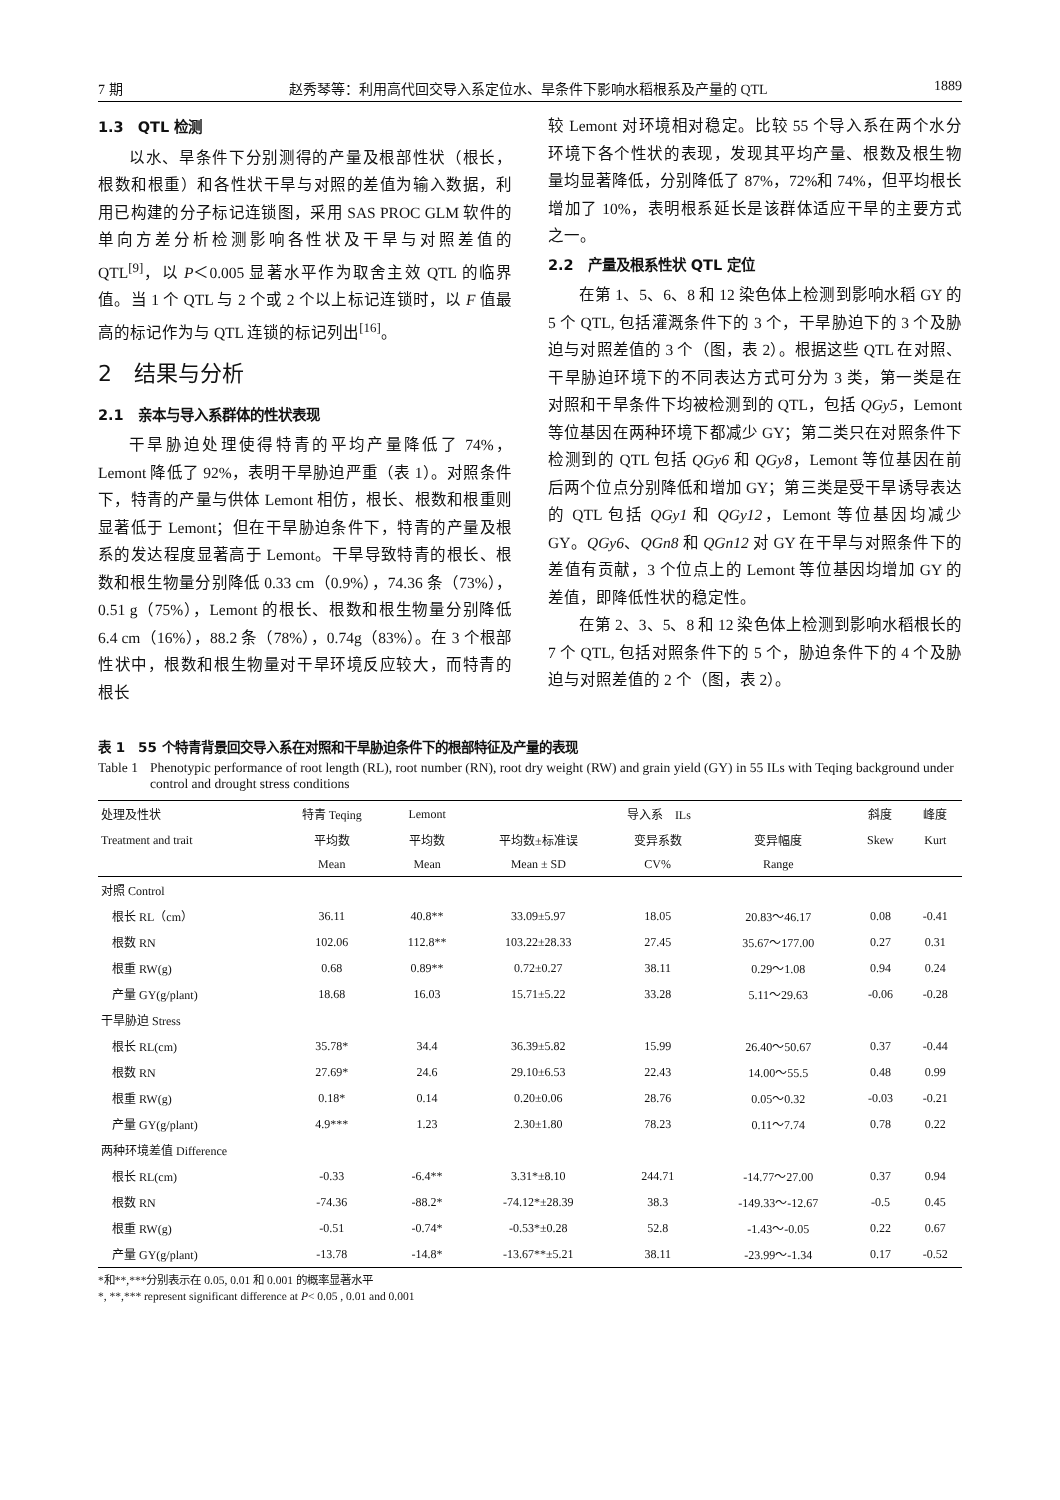7 期 赵秀琴等：利用高代回交导入系定位水、旱条件下影响水稻根系及产量的 QTL 1889
1.3　QTL 检测
以水、旱条件下分别测得的产量及根部性状（根长，根数和根重）和各性状干旱与对照的差值为输入数据，利用已构建的分子标记连锁图，采用 SAS PROC GLM 软件的单向方差分析检测影响各性状及干旱与对照差值的 QTL<sup>[9]</sup>，以 P＜0.005 显著水平作为取舍主效 QTL 的临界值。当 1 个 QTL 与 2 个或 2 个以上标记连锁时，以 F 值最高的标记作为与 QTL 连锁的标记列出<sup>[16]</sup>。
2　结果与分析
2.1　亲本与导入系群体的性状表现
干旱胁迫处理使得特青的平均产量降低了 74%，Lemont 降低了 92%，表明干旱胁迫严重（表 1）。对照条件下，特青的产量与供体 Lemont 相仿，根长、根数和根重则显著低于 Lemont；但在干旱胁迫条件下，特青的产量及根系的发达程度显著高于 Lemont。干旱导致特青的根长、根数和根生物量分别降低 0.33 cm（0.9%），74.36 条（73%），0.51 g（75%），Lemont 的根长、根数和根生物量分别降低 6.4 cm（16%），88.2 条（78%），0.74g（83%）。在 3 个根部性状中，根数和根生物量对干旱环境反应较大，而特青的根长
较 Lemont 对环境相对稳定。比较 55 个导入系在两个水分环境下各个性状的表现，发现其平均产量、根数及根生物量均显著降低，分别降低了 87%，72%和 74%，但平均根长增加了 10%，表明根系延长是该群体适应干旱的主要方式之一。
2.2　产量及根系性状 QTL 定位
在第 1、5、6、8 和 12 染色体上检测到影响水稻 GY 的 5 个 QTL, 包括灌溉条件下的 3 个，干旱胁迫下的 3 个及胁迫与对照差值的 3 个（图，表 2）。根据这些 QTL 在对照、干旱胁迫环境下的不同表达方式可分为 3 类，第一类是在对照和干旱条件下均被检测到的 QTL，包括 QGy5，Lemont 等位基因在两种环境下都减少 GY；第二类只在对照条件下检测到的 QTL 包括 QGy6 和 QGy8，Lemont 等位基因在前后两个位点分别降低和增加 GY；第三类是受干旱诱导表达的 QTL 包括 QGy1 和 QGy12，Lemont 等位基因均减少 GY。QGy6、QGn8 和 QGn12 对 GY 在干旱与对照条件下的差值有贡献，3 个位点上的 Lemont 等位基因均增加 GY 的差值，即降低性状的稳定性。
在第 2、3、5、8 和 12 染色体上检测到影响水稻根长的 7 个 QTL, 包括对照条件下的 5 个，胁迫条件下的 4 个及胁迫与对照差值的 2 个（图，表 2）。
表 1　55 个特青背景回交导入系在对照和干旱胁迫条件下的根部特征及产量的表现
Table 1 Phenotypic performance of root length (RL), root number (RN), root dry weight (RW) and grain yield (GY) in 55 ILs with Teqing background under control and drought stress conditions
| 处理及性状 | 特青 Teqing | Lemont | 导入系 ILs | | | 斜度 | 峰度 |
| --- | --- | --- | --- | --- | --- | --- | --- |
| Treatment and trait | 平均数 | 平均数 | 平均数±标准误 | 变异系数 | 变异幅度 | Skew | Kurt |
| | Mean | Mean | Mean ± SD | CV% | Range | | |
| 对照 Control | | | | | | | |
| 根长 RL（cm） | 36.11 | 40.8** | 33.09±5.97 | 18.05 | 20.83～46.17 | 0.08 | -0.41 |
| 根数 RN | 102.06 | 112.8** | 103.22±28.33 | 27.45 | 35.67～177.00 | 0.27 | 0.31 |
| 根重 RW(g) | 0.68 | 0.89** | 0.72±0.27 | 38.11 | 0.29～1.08 | 0.94 | 0.24 |
| 产量 GY(g/plant) | 18.68 | 16.03 | 15.71±5.22 | 33.28 | 5.11～29.63 | -0.06 | -0.28 |
| 干旱胁迫 Stress | | | | | | | |
| 根长 RL(cm) | 35.78* | 34.4 | 36.39±5.82 | 15.99 | 26.40～50.67 | 0.37 | -0.44 |
| 根数 RN | 27.69* | 24.6 | 29.10±6.53 | 22.43 | 14.00～55.5 | 0.48 | 0.99 |
| 根重 RW(g) | 0.18* | 0.14 | 0.20±0.06 | 28.76 | 0.05～0.32 | -0.03 | -0.21 |
| 产量 GY(g/plant) | 4.9*** | 1.23 | 2.30±1.80 | 78.23 | 0.11～7.74 | 0.78 | 0.22 |
| 两种环境差值 Difference | | | | | | | |
| 根长 RL(cm) | -0.33 | -6.4** | 3.31*±8.10 | 244.71 | -14.77～27.00 | 0.37 | 0.94 |
| 根数 RN | -74.36 | -88.2* | -74.12*±28.39 | 38.3 | -149.33～-12.67 | -0.5 | 0.45 |
| 根重 RW(g) | -0.51 | -0.74* | -0.53*±0.28 | 52.8 | -1.43～-0.05 | 0.22 | 0.67 |
| 产量 GY(g/plant) | -13.78 | -14.8* | -13.67**±5.21 | 38.11 | -23.99～-1.34 | 0.17 | -0.52 |
*和**,***分别表示在 0.05, 0.01 和 0.001 的概率显著水平
*, **,*** represent significant difference at P< 0.05 , 0.01 and 0.001